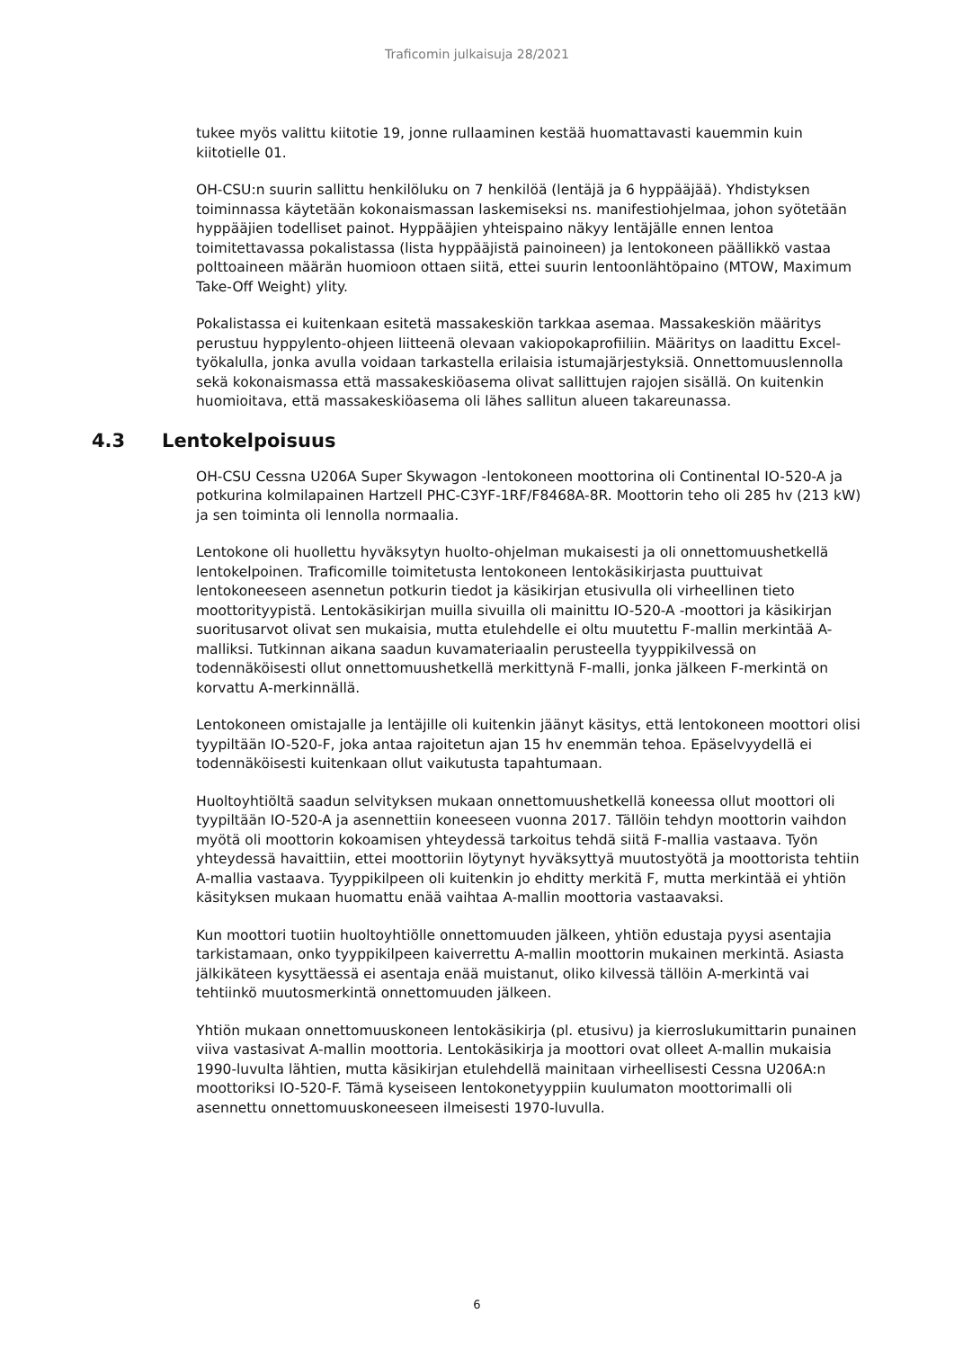Traficomin julkaisuja 28/2021
tukee myös valittu kiitotie 19, jonne rullaaminen kestää huomattavasti kauemmin kuin kiitotielle 01.
OH-CSU:n suurin sallittu henkilöluku on 7 henkilöä (lentäjä ja 6 hyppääjää). Yhdistyksen toiminnassa käytetään kokonaismassan laskemiseksi ns. manifestiohjelmaa, johon syötetään hyppääjien todelliset painot. Hyppääjien yhteispaino näkyy lentäjälle ennen lentoa toimitettavassa pokalistassa (lista hyppääjistä painoineen) ja lentokoneen päällikkö vastaa polttoaineen määrän huomioon ottaen siitä, ettei suurin lentoonlähtöpaino (MTOW, Maximum Take-Off Weight) ylity.
Pokalistassa ei kuitenkaan esitetä massakeskiön tarkkaa asemaa. Massakeskiön määritys perustuu hyppylento-ohjeen liitteenä olevaan vakiopokaprofiiliin. Määritys on laadittu Excel-työkalulla, jonka avulla voidaan tarkastella erilaisia istumajärjestyksiä. Onnettomuuslennolla sekä kokonaismassa että massakeskiöasema olivat sallittujen rajojen sisällä. On kuitenkin huomioitava, että massakeskiöasema oli lähes sallitun alueen takareunassa.
4.3 Lentokelpoisuus
OH-CSU Cessna U206A Super Skywagon -lentokoneen moottorina oli Continental IO-520-A ja potkurina kolmilapainen Hartzell PHC-C3YF-1RF/F8468A-8R. Moottorin teho oli 285 hv (213 kW) ja sen toiminta oli lennolla normaalia.
Lentokone oli huollettu hyväksytyn huolto-ohjelman mukaisesti ja oli onnettomuushetkellä lentokelpoinen. Traficomille toimitetusta lentokoneen lentokäsikirjasta puuttuivat lentokoneeseen asennetun potkurin tiedot ja käsikirjan etusivulla oli virheellinen tieto moottorityypistä. Lentokäsikirjan muilla sivuilla oli mainittu IO-520-A -moottori ja käsikirjan suoritusarvot olivat sen mukaisia, mutta etulehdelle ei oltu muutettu F-mallin merkintää A-malliksi. Tutkinnan aikana saadun kuvamateriaalin perusteella tyyppikilvessä on todennäköisesti ollut onnettomuushetkellä merkittynä F-malli, jonka jälkeen F-merkintä on korvattu A-merkinnällä.
Lentokoneen omistajalle ja lentäjille oli kuitenkin jäänyt käsitys, että lentokoneen moottori olisi tyypiltään IO-520-F, joka antaa rajoitetun ajan 15 hv enemmän tehoa. Epäselvyydellä ei todennäköisesti kuitenkaan ollut vaikutusta tapahtumaan.
Huoltoyhtiöltä saadun selvityksen mukaan onnettomuushetkellä koneessa ollut moottori oli tyypiltään IO-520-A ja asennettiin koneeseen vuonna 2017. Tällöin tehdyn moottorin vaihdon myötä oli moottorin kokoamisen yhteydessä tarkoitus tehdä siitä F-mallia vastaava. Työn yhteydessä havaittiin, ettei moottoriin löytynyt hyväksyttyä muutostyötä ja moottorista tehtiin A-mallia vastaava. Tyyppikilpeen oli kuitenkin jo ehditty merkitä F, mutta merkintää ei yhtiön käsityksen mukaan huomattu enää vaihtaa A-mallin moottoria vastaavaksi.
Kun moottori tuotiin huoltoyhtiölle onnettomuuden jälkeen, yhtiön edustaja pyysi asentajia tarkistamaan, onko tyyppikilpeen kaiverrettu A-mallin moottorin mukainen merkintä. Asiasta jälkikäteen kysyttäessä ei asentaja enää muistanut, oliko kilvessä tällöin A-merkintä vai tehtiinkö muutosmerkintä onnettomuuden jälkeen.
Yhtiön mukaan onnettomuuskoneen lentokäsikirja (pl. etusivu) ja kierroslukumittarin punainen viiva vastasivat A-mallin moottoria. Lentokäsikirja ja moottori ovat olleet A-mallin mukaisia 1990-luvulta lähtien, mutta käsikirjan etulehdellä mainitaan virheellisesti Cessna U206A:n moottoriksi IO-520-F. Tämä kyseiseen lentokonetyyppiin kuulumaton moottorimalli oli asennettu onnettomuuskoneeseen ilmeisesti 1970-luvulla.
6